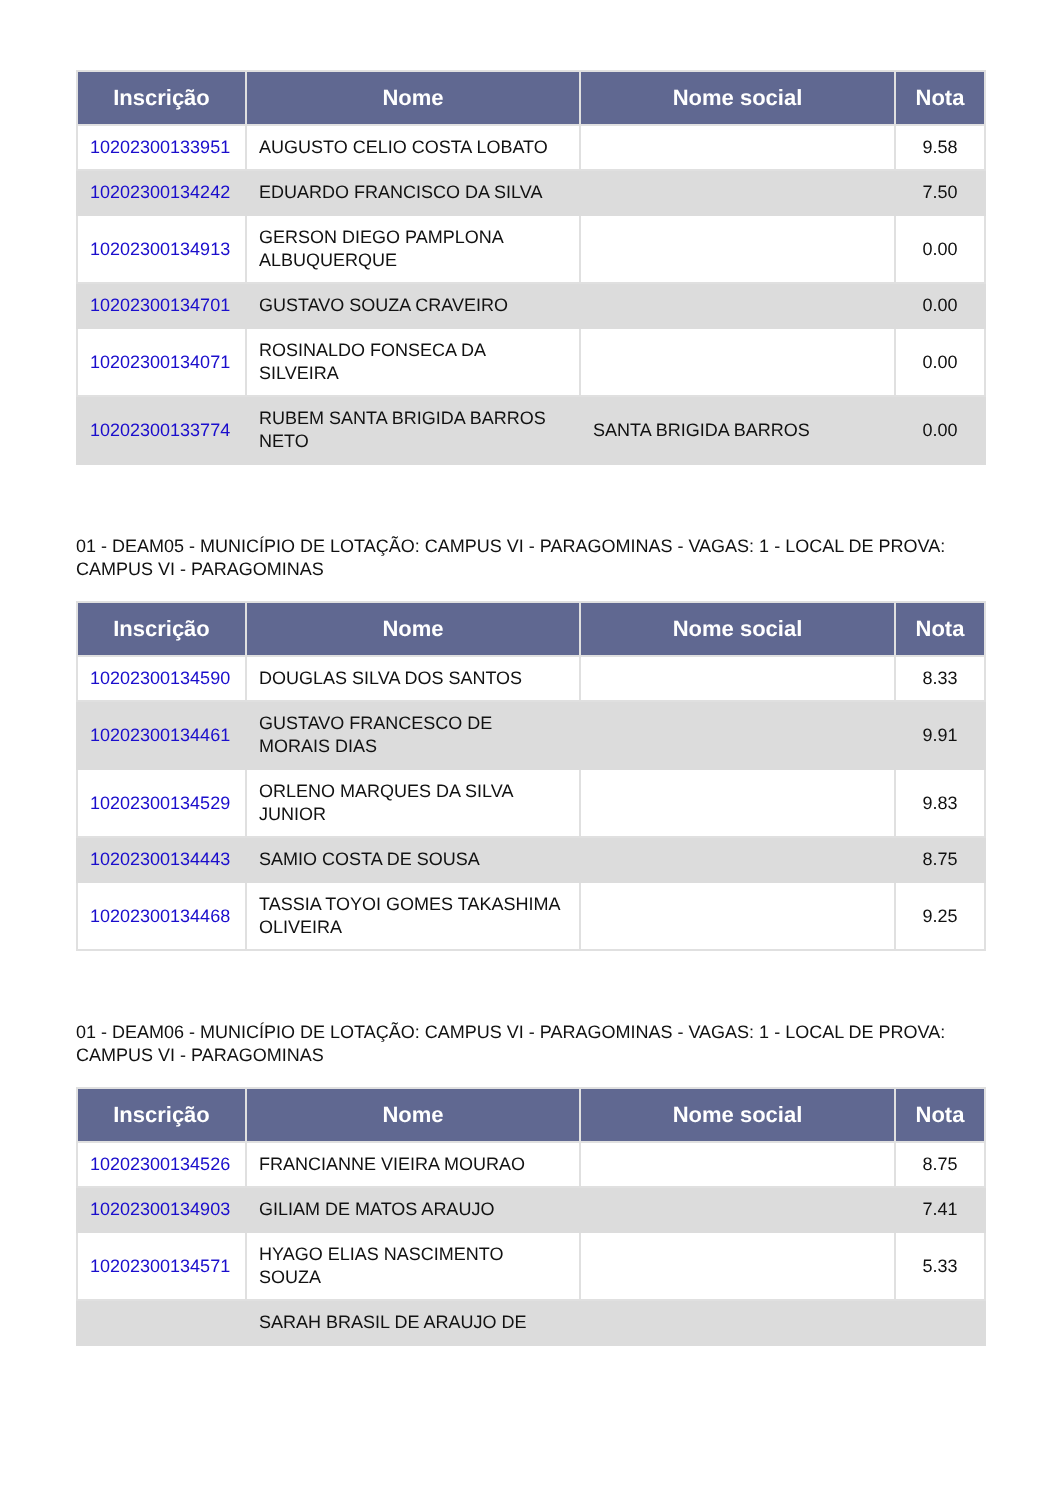| Inscrição | Nome | Nome social | Nota |
| --- | --- | --- | --- |
| 10202300133951 | AUGUSTO CELIO COSTA LOBATO | | 9.58 |
| 10202300134242 | EDUARDO FRANCISCO DA SILVA | | 7.50 |
| 10202300134913 | GERSON DIEGO PAMPLONA ALBUQUERQUE | | 0.00 |
| 10202300134701 | GUSTAVO SOUZA CRAVEIRO | | 0.00 |
| 10202300134071 | ROSINALDO FONSECA DA SILVEIRA | | 0.00 |
| 10202300133774 | RUBEM SANTA BRIGIDA BARROS NETO | SANTA BRIGIDA BARROS | 0.00 |
01 - DEAM05 - MUNICÍPIO DE LOTAÇÃO: CAMPUS VI - PARAGOMINAS - VAGAS: 1 - LOCAL DE PROVA: CAMPUS VI - PARAGOMINAS
| Inscrição | Nome | Nome social | Nota |
| --- | --- | --- | --- |
| 10202300134590 | DOUGLAS SILVA DOS SANTOS | | 8.33 |
| 10202300134461 | GUSTAVO FRANCESCO DE MORAIS DIAS | | 9.91 |
| 10202300134529 | ORLENO MARQUES DA SILVA JUNIOR | | 9.83 |
| 10202300134443 | SAMIO COSTA DE SOUSA | | 8.75 |
| 10202300134468 | TASSIA TOYOI GOMES TAKASHIMA OLIVEIRA | | 9.25 |
01 - DEAM06 - MUNICÍPIO DE LOTAÇÃO: CAMPUS VI - PARAGOMINAS - VAGAS: 1 - LOCAL DE PROVA: CAMPUS VI - PARAGOMINAS
| Inscrição | Nome | Nome social | Nota |
| --- | --- | --- | --- |
| 10202300134526 | FRANCIANNE VIEIRA MOURAO | | 8.75 |
| 10202300134903 | GILIAM DE MATOS ARAUJO | | 7.41 |
| 10202300134571 | HYAGO ELIAS NASCIMENTO SOUZA | | 5.33 |
| | SARAH BRASIL DE ARAUJO DE | | |